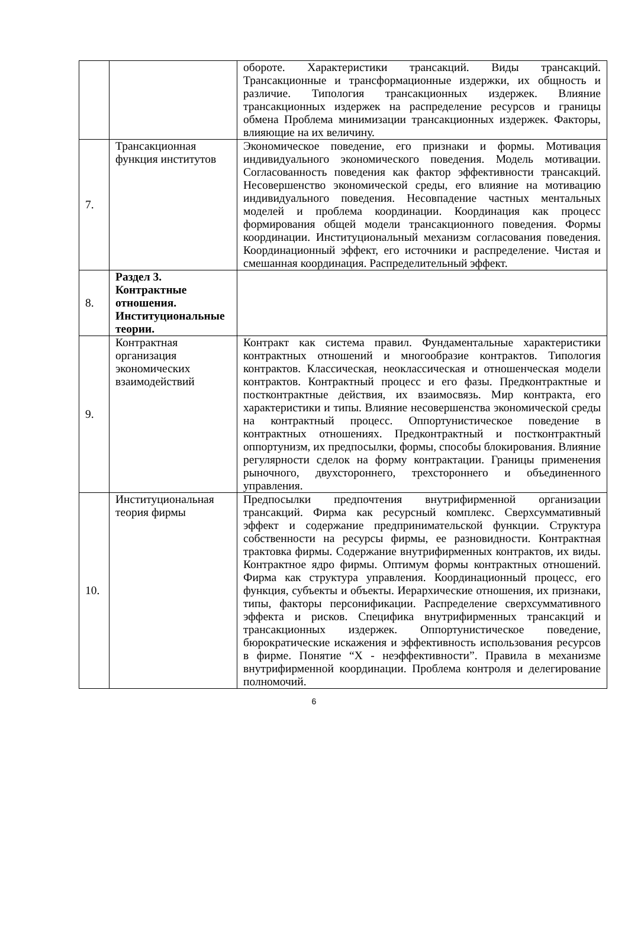| | | обороте. Характеристики трансакций. Виды трансакций. Трансакционные и трансформационные издержки, их общность и различие. Типология трансакционных издержек. Влияние трансакционных издержек на распределение ресурсов и границы обмена Проблема минимизации трансакционных издержек. Факторы, влияющие на их величину. |
| 7. | Трансакционная функция институтов | Экономическое поведение, его признаки и формы. Мотивация индивидуального экономического поведения. Модель мотивации. Согласованность поведения как фактор эффективности трансакций. Несовершенство экономической среды, его влияние на мотивацию индивидуального поведения. Несовпадение частных ментальных моделей и проблема координации. Координация как процесс формирования общей модели трансакционного поведения. Формы координации. Институциональный механизм согласования поведения. Координационный эффект, его источники и распределение. Чистая и смешанная координация. Распределительный эффект. |
| 8. | Раздел 3. Контрактные отношения. Институциональные теории. | |
| 9. | Контрактная организация экономических взаимодействий | Контракт как система правил. Фундаментальные характеристики контрактных отношений и многообразие контрактов. Типология контрактов. Классическая, неоклассическая и отношенческая модели контрактов. Контрактный процесс и его фазы. Предконтрактные и постконтрактные действия, их взаимосвязь. Мир контракта, его характеристики и типы. Влияние несовершенства экономической среды на контрактный процесс. Оппортунистическое поведение в контрактных отношениях. Предконтрактный и постконтрактный оппортунизм, их предпосылки, формы, способы блокирования. Влияние регулярности сделок на форму контрактации. Границы применения рыночного, двухстороннего, трехстороннего и объединенного управления. |
| 10. | Институциональная теория фирмы | Предпосылки предпочтения внутрифирменной организации трансакций. Фирма как ресурсный комплекс. Сверхсуммативный эффект и содержание предпринимательской функции. Структура собственности на ресурсы фирмы, ее разновидности. Контрактная трактовка фирмы. Содержание внутрифирменных контрактов, их виды. Контрактное ядро фирмы. Оптимум формы контрактных отношений. Фирма как структура управления. Координационный процесс, его функция, субъекты и объекты. Иерархические отношения, их признаки, типы, факторы персонификации. Распределение сверхсуммативного эффекта и рисков. Специфика внутрифирменных трансакций и трансакционных издержек. Оппортунистическое поведение, бюрократические искажения и эффективность использования ресурсов в фирме. Понятие “Х - неэффективности”. Правила в механизме внутрифирменной координации. Проблема контроля и делегирование полномочий. |
6